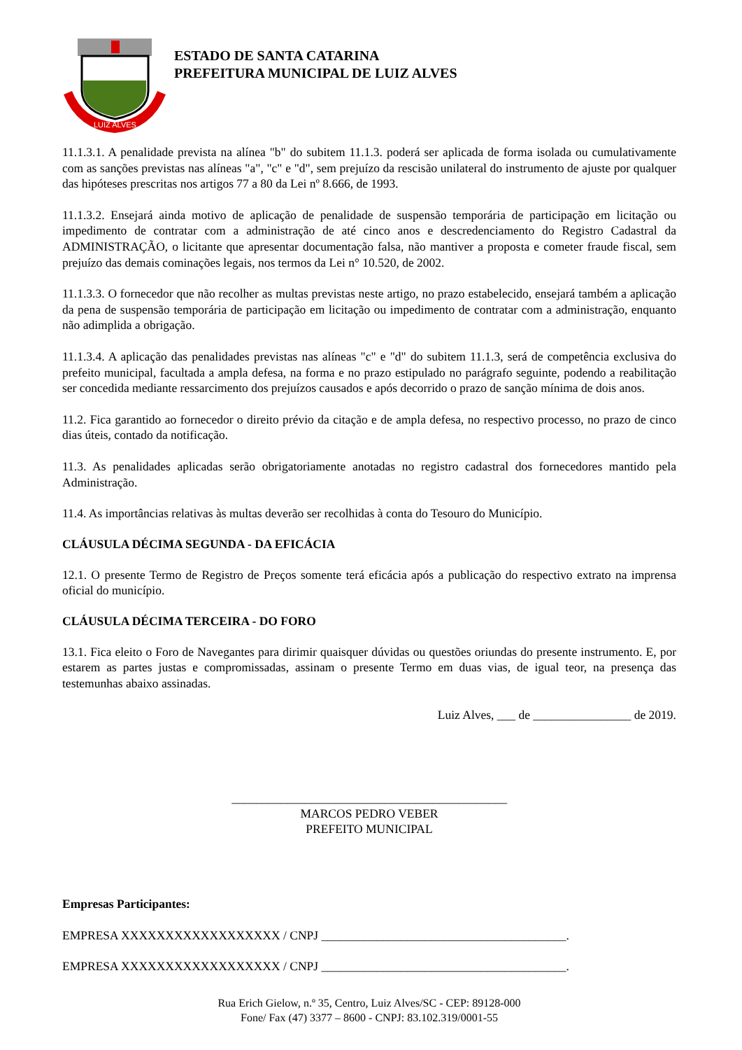LUIZ ALVES
ESTADO DE SANTA CATARINA
PREFEITURA MUNICIPAL DE LUIZ ALVES
11.1.3.1. A penalidade prevista na alínea "b" do subitem 11.1.3. poderá ser aplicada de forma isolada ou cumulativamente com as sanções previstas nas alíneas "a", "c" e "d", sem prejuízo da rescisão unilateral do instrumento de ajuste por qualquer das hipóteses prescritas nos artigos 77 a 80 da Lei nº 8.666, de 1993.
11.1.3.2. Ensejará ainda motivo de aplicação de penalidade de suspensão temporária de participação em licitação ou impedimento de contratar com a administração de até cinco anos e descredenciamento do Registro Cadastral da ADMINISTRAÇÃO, o licitante que apresentar documentação falsa, não mantiver a proposta e cometer fraude fiscal, sem prejuízo das demais cominações legais, nos termos da Lei n° 10.520, de 2002.
11.1.3.3. O fornecedor que não recolher as multas previstas neste artigo, no prazo estabelecido, ensejará também a aplicação da pena de suspensão temporária de participação em licitação ou impedimento de contratar com a administração, enquanto não adimplida a obrigação.
11.1.3.4. A aplicação das penalidades previstas nas alíneas "c" e "d" do subitem 11.1.3, será de competência exclusiva do prefeito municipal, facultada a ampla defesa, na forma e no prazo estipulado no parágrafo seguinte, podendo a reabilitação ser concedida mediante ressarcimento dos prejuízos causados e após decorrido o prazo de sanção mínima de dois anos.
11.2. Fica garantido ao fornecedor o direito prévio da citação e de ampla defesa, no respectivo processo, no prazo de cinco dias úteis, contado da notificação.
11.3. As penalidades aplicadas serão obrigatoriamente anotadas no registro cadastral dos fornecedores mantido pela Administração.
11.4. As importâncias relativas às multas deverão ser recolhidas à conta do Tesouro do Município.
CLÁUSULA DÉCIMA SEGUNDA - DA EFICÁCIA
12.1. O presente Termo de Registro de Preços somente terá eficácia após a publicação do respectivo extrato na imprensa oficial do município.
CLÁUSULA DÉCIMA TERCEIRA - DO FORO
13.1. Fica eleito o Foro de Navegantes para dirimir quaisquer dúvidas ou questões oriundas do presente instrumento. E, por estarem as partes justas e compromissadas, assinam o presente Termo em duas vias, de igual teor, na presença das testemunhas abaixo assinadas.
Luiz Alves, ___ de ________________ de 2019.
_____________________________________________
MARCOS PEDRO VEBER
PREFEITO MUNICIPAL
Empresas Participantes:
EMPRESA XXXXXXXXXXXXXXXXXX / CNPJ ________________________________________.
EMPRESA XXXXXXXXXXXXXXXXXX / CNPJ ________________________________________.
Rua Erich Gielow, n.º 35, Centro, Luiz Alves/SC - CEP: 89128-000
Fone/ Fax (47) 3377 – 8600 - CNPJ: 83.102.319/0001-55